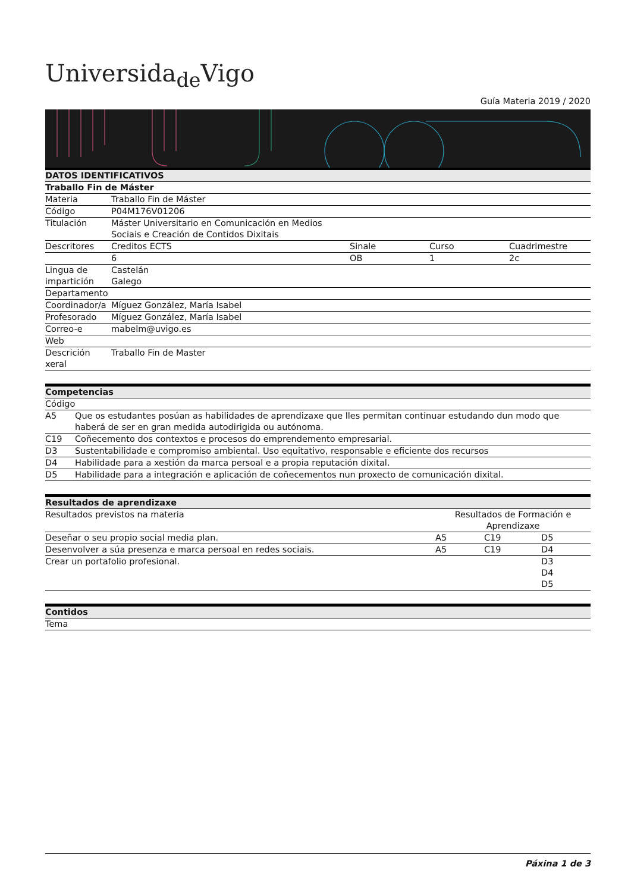Universida<sub>de</sub>Vigo
Guía Materia 2019 / 2020
| DATOS IDENTIFICATIVOS | | | | |
| Traballo Fin de Máster | | | | |
| Materia | Traballo Fin de Máster | | | |
| Código | P04M176V01206 | | | |
| Titulación | Máster Universitario en Comunicación en Medios Sociais e Creación de Contidos Dixitais | | | |
| Descritores | Creditos ECTS | Sinale | Curso | Cuadrimestre |
| | 6 | OB | 1 | 2c |
| Lingua de impartición | Castelán Galego | | | |
| Departamento | | | | |
| Coordinador/a | Míguez González, María Isabel | | | |
| Profesorado | Míguez González, María Isabel | | | |
| Correo-e | mabelm@uvigo.es | | | |
| Web | | | | |
| Descrición xeral | Traballo Fin de Master | | | |
| Competencias | |
| Código | |
| A5 | Que os estudantes posúan as habilidades de aprendizaxe que lles permitan continuar estudando dun modo que haberá de ser en gran medida autodirigida ou autónoma. |
| C19 | Coñecemento dos contextos e procesos do emprendemento empresarial. |
| D3 | Sustentabilidade e compromiso ambiental. Uso equitativo, responsable e eficiente dos recursos |
| D4 | Habilidade para a xestión da marca persoal e a propia reputación dixital. |
| D5 | Habilidade para a integración e aplicación de coñecementos nun proxecto de comunicación dixital. |
| Resultados de aprendizaxe | | | |
| Resultados previstos na materia | Resultados de Formación e Aprendizaxe | | |
| Deseñar o seu propio social media plan. | A5 | C19 | D5 |
| Desenvolver a súa presenza e marca persoal en redes sociais. | A5 | C19 | D4 |
| Crear un portafolio profesional. | | | D3 D4 D5 |
| Contidos |
| Tema |
Páxina 1 de 3